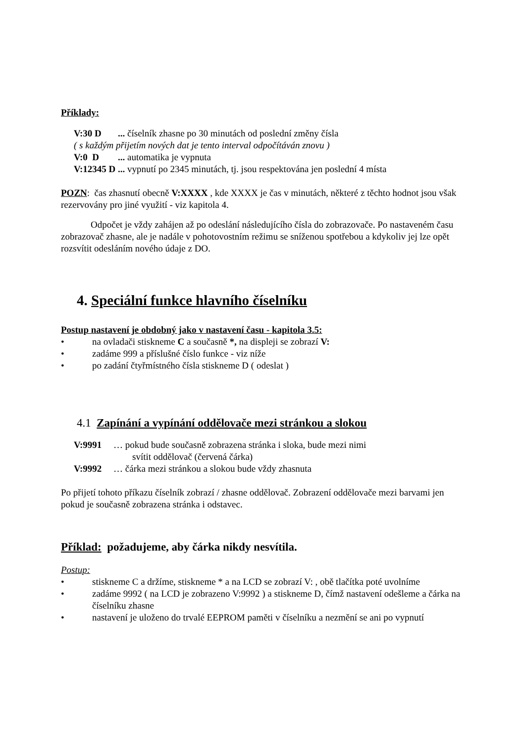Příklady:
V:30 D ... číselník zhasne po 30 minutách od poslední změny čísla
( s každým přijetím nových dat je tento interval odpočítáván znovu )
V:0 D ... automatika je vypnuta
V:12345 D ... vypnutí po 2345 minutách, tj. jsou respektována jen poslední 4 místa
POZN: čas zhasnutí obecně V:XXXX , kde XXXX je čas v minutách, některé z těchto hodnot jsou však rezervovány pro jiné využití - viz kapitola 4.
Odpočet je vždy zahájen až po odeslání následujícího čísla do zobrazovače. Po nastaveném času zobrazovač zhasne, ale je nadále v pohotovostním režimu se sníženou spotřebou a kdykoliv jej lze opět rozsvítit odesláním nového údaje z DO.
4. Speciální funkce hlavního číselníku
Postup nastavení je obdobný jako v nastavení času - kapitola 3.5:
• na ovladači stiskneme C a současně *, na displeji se zobrazí V:
• zadáme 999 a příslušné číslo funkce - viz níže
• po zadání čtyřmístného čísla stiskneme D ( odeslat )
4.1 Zapínání a vypínání oddělovače mezi stránkou a slokou
V:9991 … pokud bude současně zobrazena stránka i sloka, bude mezi nimi
svítit oddělovač (červená čárka)
V:9992 … čárka mezi stránkou a slokou bude vždy zhasnuta
Po přijetí tohoto příkazu číselník zobrazí / zhasne oddělovač. Zobrazení oddělovače mezi barvami jen pokud je současně zobrazena stránka i odstavec.
Příklad: požadujeme, aby čárka nikdy nesvítila.
Postup:
• stiskneme C a držíme, stiskneme * a na LCD se zobrazí V: , obě tlačítka poté uvolníme
• zadáme 9992 ( na LCD je zobrazeno V:9992 ) a stiskneme D, čímž nastavení odešleme a čárka na číselníku zhasne
• nastavení je uloženo do trvalé EEPROM paměti v číselníku a nezmění se ani po vypnutí